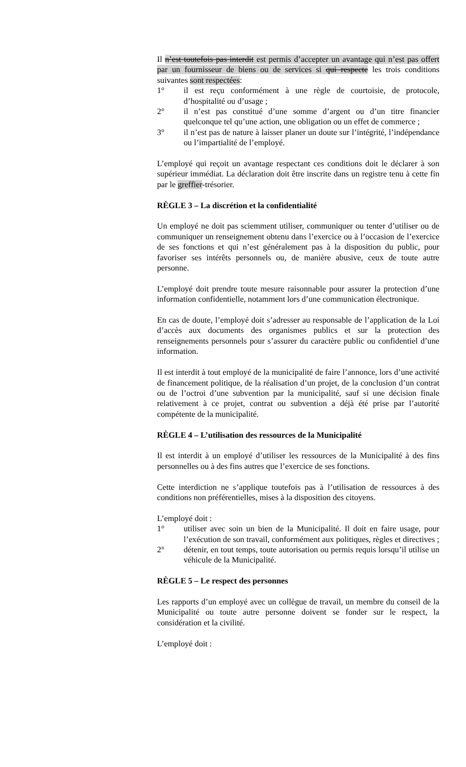Il n’est toutefois pas interdit est permis d’accepter un avantage qui n’est pas offert par un fournisseur de biens ou de services si qui respecte les trois conditions suivantes sont respectées:
1° il est reçu conformément à une règle de courtoisie, de protocole, d’hospitalité ou d’usage ;
2° il n’est pas constitué d’une somme d’argent ou d’un titre financier quelconque tel qu’une action, une obligation ou un effet de commerce ;
3° il n’est pas de nature à laisser planer un doute sur l’intégrité, l’indépendance ou l’impartialité de l’employé.
L’employé qui reçoit un avantage respectant ces conditions doit le déclarer à son supérieur immédiat. La déclaration doit être inscrite dans un registre tenu à cette fin par le greffier-trésorier.
RÈGLE 3 – La discrétion et la confidentialité
Un employé ne doit pas sciemment utiliser, communiquer ou tenter d’utiliser ou de communiquer un renseignement obtenu dans l’exercice ou à l’occasion de l’exercice de ses fonctions et qui n’est généralement pas à la disposition du public, pour favoriser ses intérêts personnels ou, de manière abusive, ceux de toute autre personne.
L’employé doit prendre toute mesure raisonnable pour assurer la protection d’une information confidentielle, notamment lors d’une communication électronique.
En cas de doute, l’employé doit s’adresser au responsable de l’application de la Loi d’accès aux documents des organismes publics et sur la protection des renseignements personnels pour s’assurer du caractère public ou confidentiel d’une information.
Il est interdit à tout employé de la municipalité de faire l’annonce, lors d’une activité de financement politique, de la réalisation d’un projet, de la conclusion d’un contrat ou de l’octroi d’une subvention par la municipalité, sauf si une décision finale relativement à ce projet, contrat ou subvention a déjà été prise par l’autorité compétente de la municipalité.
RÈGLE 4 – L’utilisation des ressources de la Municipalité
Il est interdit à un employé d’utiliser les ressources de la Municipalité à des fins personnelles ou à des fins autres que l’exercice de ses fonctions.
Cette interdiction ne s’applique toutefois pas à l’utilisation de ressources à des conditions non préférentielles, mises à la disposition des citoyens.
L’employé doit :
1° utiliser avec soin un bien de la Municipalité. Il doit en faire usage, pour l’exécution de son travail, conformément aux politiques, règles et directives ;
2° détenir, en tout temps, toute autorisation ou permis requis lorsqu’il utilise un véhicule de la Municipalité.
RÈGLE 5 – Le respect des personnes
Les rapports d’un employé avec un collègue de travail, un membre du conseil de la Municipalité ou toute autre personne doivent se fonder sur le respect, la considération et la civilité.
L’employé doit :